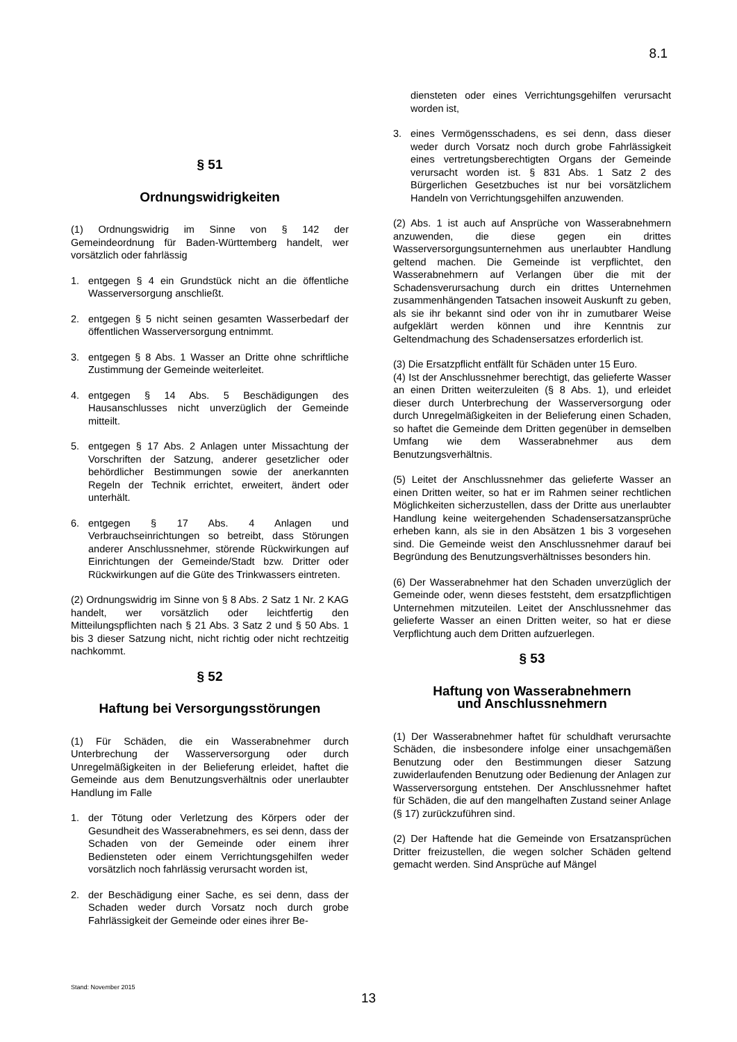8.1
§ 51
Ordnungswidrigkeiten
(1) Ordnungswidrig im Sinne von § 142 der Gemeindeordnung für Baden-Württemberg handelt, wer vorsätzlich oder fahrlässig
1. entgegen § 4 ein Grundstück nicht an die öffentliche Wasserversorgung anschließt.
2. entgegen § 5 nicht seinen gesamten Wasserbedarf der öffentlichen Wasserversorgung entnimmt.
3. entgegen § 8 Abs. 1 Wasser an Dritte ohne schriftliche Zustimmung der Gemeinde weiterleitet.
4. entgegen § 14 Abs. 5 Beschädigungen des Hausanschlusses nicht unverzüglich der Gemeinde mitteilt.
5. entgegen § 17 Abs. 2 Anlagen unter Missachtung der Vorschriften der Satzung, anderer gesetzlicher oder behördlicher Bestimmungen sowie der anerkannten Regeln der Technik errichtet, erweitert, ändert oder unterhält.
6. entgegen § 17 Abs. 4 Anlagen und Verbrauchseinrichtungen so betreibt, dass Störungen anderer Anschlussnehmer, störende Rückwirkungen auf Einrichtungen der Gemeinde/Stadt bzw. Dritter oder Rückwirkungen auf die Güte des Trinkwassers eintreten.
(2) Ordnungswidrig im Sinne von § 8 Abs. 2 Satz 1 Nr. 2 KAG handelt, wer vorsätzlich oder leichtfertig den Mitteilungspflichten nach § 21 Abs. 3 Satz 2 und § 50 Abs. 1 bis 3 dieser Satzung nicht, nicht richtig oder nicht rechtzeitig nachkommt.
§ 52
Haftung bei Versorgungsstörungen
(1) Für Schäden, die ein Wasserabnehmer durch Unterbrechung der Wasserversorgung oder durch Unregelmäßigkeiten in der Belieferung erleidet, haftet die Gemeinde aus dem Benutzungsverhältnis oder unerlaubter Handlung im Falle
1. der Tötung oder Verletzung des Körpers oder der Gesundheit des Wasserabnehmers, es sei denn, dass der Schaden von der Gemeinde oder einem ihrer Bediensteten oder einem Verrichtungsgehilfen weder vorsätzlich noch fahrlässig verursacht worden ist,
2. der Beschädigung einer Sache, es sei denn, dass der Schaden weder durch Vorsatz noch durch grobe Fahrlässigkeit der Gemeinde oder eines ihrer Be-
diensteten oder eines Verrichtungsgehilfen verursacht worden ist,
3. eines Vermögensschadens, es sei denn, dass dieser weder durch Vorsatz noch durch grobe Fahrlässigkeit eines vertretungsberechtigten Organs der Gemeinde verursacht worden ist. § 831 Abs. 1 Satz 2 des Bürgerlichen Gesetzbuches ist nur bei vorsätzlichem Handeln von Verrichtungsgehilfen anzuwenden.
(2) Abs. 1 ist auch auf Ansprüche von Wasserabnehmern anzuwenden, die diese gegen ein drittes Wasserversorgungsunternehmen aus unerlaubter Handlung geltend machen. Die Gemeinde ist verpflichtet, den Wasserabnehmern auf Verlangen über die mit der Schadensverursachung durch ein drittes Unternehmen zusammenhängenden Tatsachen insoweit Auskunft zu geben, als sie ihr bekannt sind oder von ihr in zumutbarer Weise aufgeklärt werden können und ihre Kenntnis zur Geltendmachung des Schadensersatzes erforderlich ist.
(3) Die Ersatzpflicht entfällt für Schäden unter 15 Euro.
(4) Ist der Anschlussnehmer berechtigt, das gelieferte Wasser an einen Dritten weiterzuleiten (§ 8 Abs. 1), und erleidet dieser durch Unterbrechung der Wasserversorgung oder durch Unregelmäßigkeiten in der Belieferung einen Schaden, so haftet die Gemeinde dem Dritten gegenüber in demselben Umfang wie dem Wasserabnehmer aus dem Benutzungsverhältnis.
(5) Leitet der Anschlussnehmer das gelieferte Wasser an einen Dritten weiter, so hat er im Rahmen seiner rechtlichen Möglichkeiten sicherzustellen, dass der Dritte aus unerlaubter Handlung keine weitergehenden Schadensersatzansprüche erheben kann, als sie in den Absätzen 1 bis 3 vorgesehen sind. Die Gemeinde weist den Anschlussnehmer darauf bei Begründung des Benutzungsverhältnisses besonders hin.
(6) Der Wasserabnehmer hat den Schaden unverzüglich der Gemeinde oder, wenn dieses feststeht, dem ersatzpflichtigen Unternehmen mitzuteilen. Leitet der Anschlussnehmer das gelieferte Wasser an einen Dritten weiter, so hat er diese Verpflichtung auch dem Dritten aufzuerlegen.
§ 53
Haftung von Wasserabnehmern
und Anschlussnehmern
(1) Der Wasserabnehmer haftet für schuldhaft verursachte Schäden, die insbesondere infolge einer unsachgemäßen Benutzung oder den Bestimmungen dieser Satzung zuwiderlaufenden Benutzung oder Bedienung der Anlagen zur Wasserversorgung entstehen. Der Anschlussnehmer haftet für Schäden, die auf den mangelhaften Zustand seiner Anlage (§ 17) zurückzuführen sind.
(2) Der Haftende hat die Gemeinde von Ersatzansprüchen Dritter freizustellen, die wegen solcher Schäden geltend gemacht werden. Sind Ansprüche auf Mängel
Stand: November 2015
13